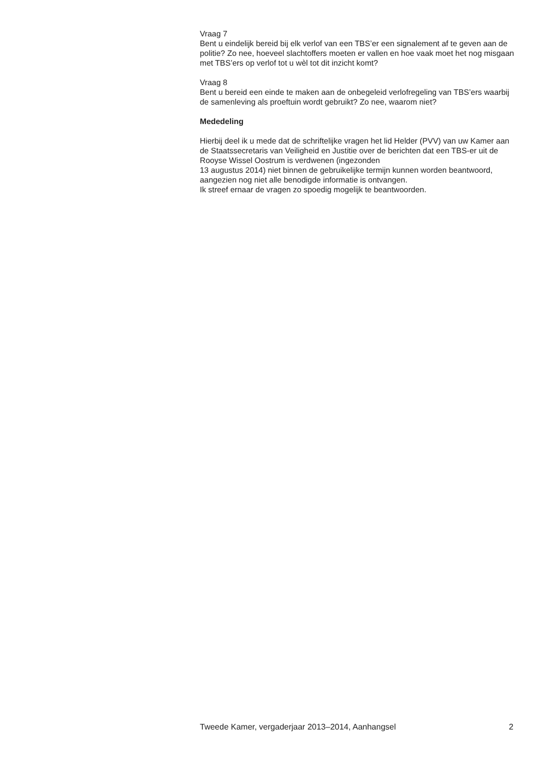Vraag 7
Bent u eindelijk bereid bij elk verlof van een TBS’er een signalement af te geven aan de politie? Zo nee, hoeveel slachtoffers moeten er vallen en hoe vaak moet het nog misgaan met TBS’ers op verlof tot u wèl tot dit inzicht komt?
Vraag 8
Bent u bereid een einde te maken aan de onbegeleid verlofregeling van TBS’ers waarbij de samenleving als proeftuin wordt gebruikt? Zo nee, waarom niet?
Mededeling
Hierbij deel ik u mede dat de schriftelijke vragen het lid Helder (PVV) van uw Kamer aan de Staatssecretaris van Veiligheid en Justitie over de berichten dat een TBS-er uit de Rooyse Wissel Oostrum is verdwenen (ingezonden
13 augustus 2014) niet binnen de gebruikelijke termijn kunnen worden beantwoord, aangezien nog niet alle benodigde informatie is ontvangen.
Ik streef ernaar de vragen zo spoedig mogelijk te beantwoorden.
Tweede Kamer, vergaderjaar 2013–2014, Aanhangsel 2